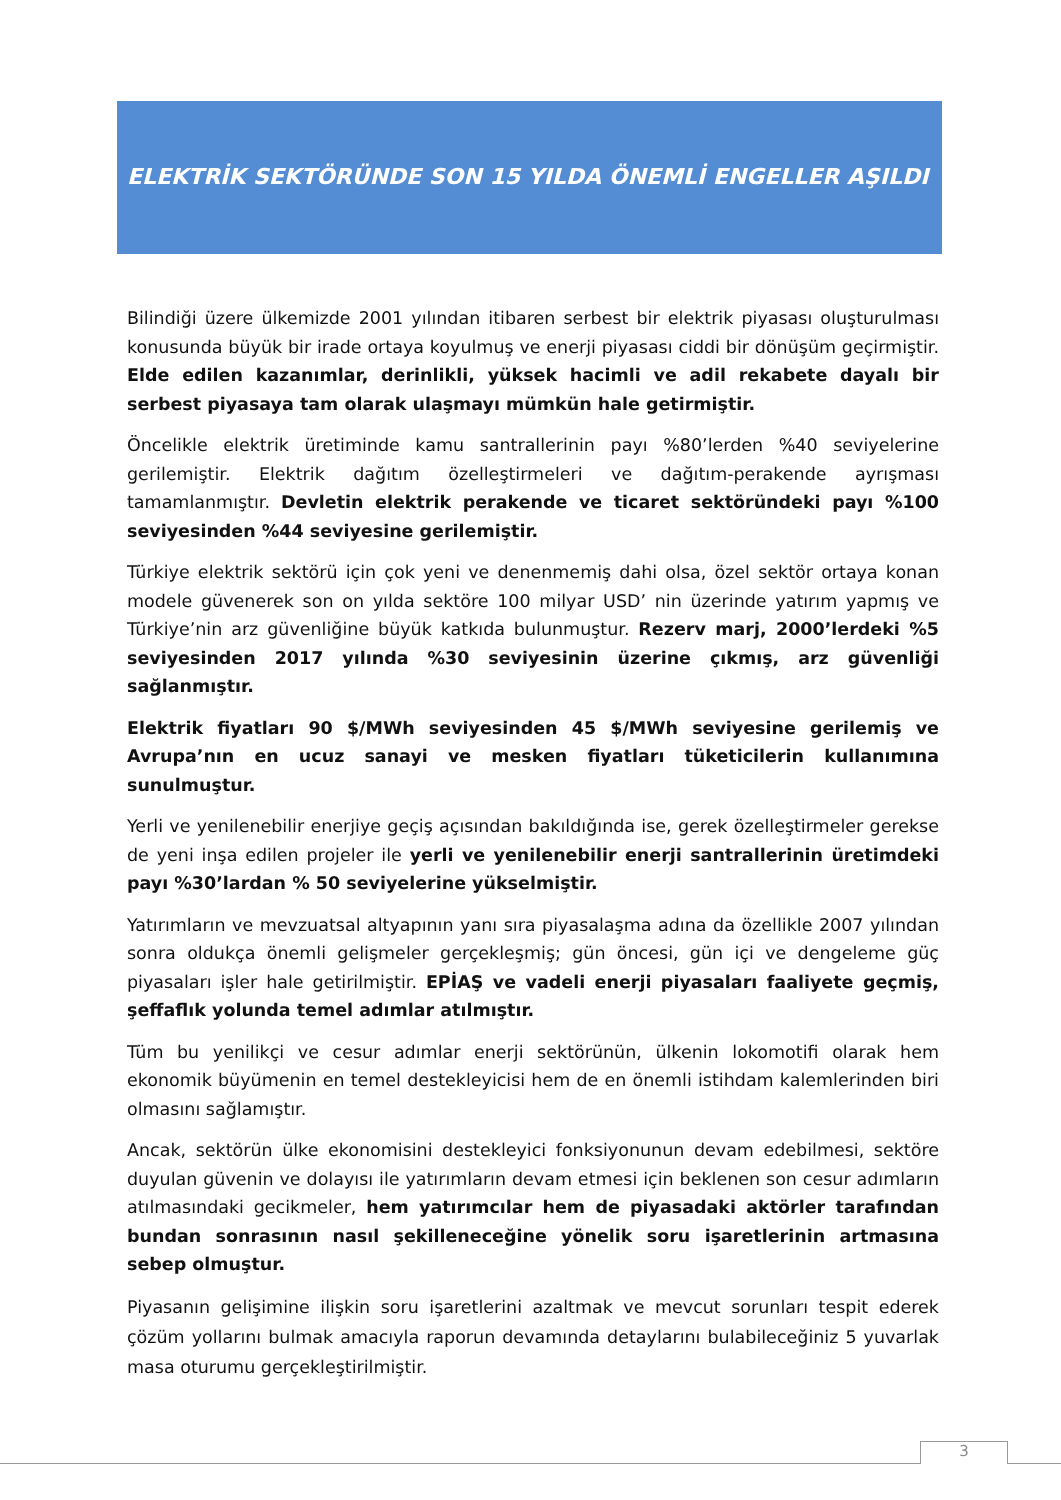ELEKTRİK SEKTÖRÜNDE SON 15 YILDA ÖNEMLİ ENGELLER AŞILDI
Bilindiği üzere ülkemizde 2001 yılından itibaren serbest bir elektrik piyasası oluşturulması konusunda büyük bir irade ortaya koyulmuş ve enerji piyasası ciddi bir dönüşüm geçirmiştir. Elde edilen kazanımlar, derinlikli, yüksek hacimli ve adil rekabete dayalı bir serbest piyasaya tam olarak ulaşmayı mümkün hale getirmiştir.
Öncelikle elektrik üretiminde kamu santrallerinin payı %80’lerden %40 seviyelerine gerilemiştir. Elektrik dağıtım özelleştirmeleri ve dağıtım-perakende ayrışması tamamlanmıştır. Devletin elektrik perakende ve ticaret sektöründeki payı %100 seviyesinden %44 seviyesine gerilemiştir.
Türkiye elektrik sektörü için çok yeni ve denenmemiş dahi olsa, özel sektör ortaya konan modele güvenerek son on yılda sektöre 100 milyar USD’ nin üzerinde yatırım yapmış ve Türkiye’nin arz güvenliğine büyük katkıda bulunmuştur. Rezerv marj, 2000’lerdeki %5 seviyesinden 2017 yılında %30 seviyesinin üzerine çıkmış, arz güvenliği sağlanmıştır.
Elektrik fiyatları 90 $/MWh seviyesinden 45 $/MWh seviyesine gerilemiş ve Avrupa’nın en ucuz sanayi ve mesken fiyatları tüketicilerin kullanımına sunulmuştur.
Yerli ve yenilenebilir enerjiye geçiş açısından bakıldığında ise, gerek özelleştirmeler gerekse de yeni inşa edilen projeler ile yerli ve yenilenebilir enerji santrallerinin üretimdeki payı %30’lardan % 50 seviyelerine yükselmiştir.
Yatırımların ve mevzuatsal altyapının yanı sıra piyasalaşma adına da özellikle 2007 yılından sonra oldukça önemli gelişmeler gerçekleşmiş; gün öncesi, gün içi ve dengeleme güç piyasaları işler hale getirilmiştir. EPİAŞ ve vadeli enerji piyasaları faaliyete geçmiş, şeffaflık yolunda temel adımlar atılmıştır.
Tüm bu yenilikçi ve cesur adımlar enerji sektörünün, ülkenin lokomotifi olarak hem ekonomik büyümenin en temel destekleyicisi hem de en önemli istihdam kalemlerinden biri olmasını sağlamıştır.
Ancak, sektörün ülke ekonomisini destekleyici fonksiyonunun devam edebilmesi, sektöre duyulan güvenin ve dolayısı ile yatırımların devam etmesi için beklenen son cesur adımların atılmasındaki gecikmeler, hem yatırımcılar hem de piyasadaki aktörler tarafından bundan sonrasının nasıl şekilleneceğine yönelik soru işaretlerinin artmasına sebep olmuştur.
Piyasanın gelişimine ilişkin soru işaretlerini azaltmak ve mevcut sorunları tespit ederek çözüm yollarını bulmak amacıyla raporun devamında detaylarını bulabileceğiniz 5 yuvarlak masa oturumu gerçekleştirilmiştir.
3